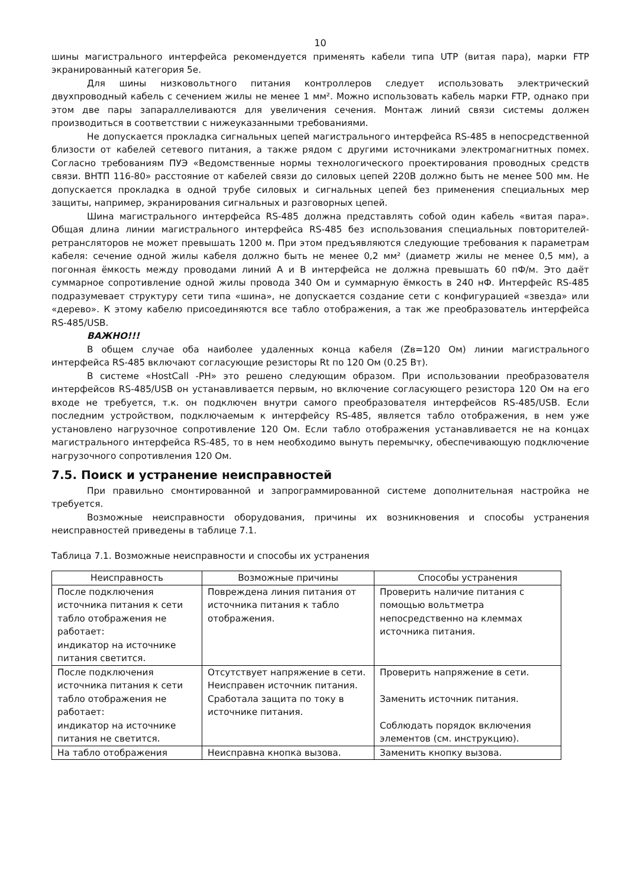10
шины магистрального интерфейса рекомендуется применять кабели типа UTP (витая пара), марки FTP экранированный категория 5e.
Для шины низковольтного питания контроллеров следует использовать электрический двухпроводный кабель с сечением жилы не менее 1 мм². Можно использовать кабель марки FTP, однако при этом две пары запараллеливаются для увеличения сечения. Монтаж линий связи системы должен производиться в соответствии с нижеуказанными требованиями.
Не допускается прокладка сигнальных цепей магистрального интерфейса RS-485 в непосредственной близости от кабелей сетевого питания, а также рядом с другими источниками электромагнитных помех. Согласно требованиям ПУЭ «Ведомственные нормы технологического проектирования проводных средств связи. ВНТП 116-80» расстояние от кабелей связи до силовых цепей 220В должно быть не менее 500 мм. Не допускается прокладка в одной трубе силовых и сигнальных цепей без применения специальных мер защиты, например, экранирования сигнальных и разговорных цепей.
Шина магистрального интерфейса RS-485 должна представлять собой один кабель «витая пара». Общая длина линии магистрального интерфейса RS-485 без использования специальных повторителей-ретрансляторов не может превышать 1200 м. При этом предъявляются следующие требования к параметрам кабеля: сечение одной жилы кабеля должно быть не менее 0,2 мм² (диаметр жилы не менее 0,5 мм), а погонная ёмкость между проводами линий A и B интерфейса не должна превышать 60 пФ/м. Это даёт суммарное сопротивление одной жилы провода 340 Ом и суммарную ёмкость в 240 нФ. Интерфейс RS-485 подразумевает структуру сети типа «шина», не допускается создание сети с конфигурацией «звезда» или «дерево». К этому кабелю присоединяются все табло отображения, а так же преобразователь интерфейса RS-485/USB.
ВАЖНО!!!
В общем случае оба наиболее удаленных конца кабеля (Zв=120 Ом) линии магистрального интерфейса RS-485 включают согласующие резисторы Rt по 120 Ом (0.25 Вт).
В системе «HostCall -PH» это решено следующим образом. При использовании преобразователя интерфейсов RS-485/USB он устанавливается первым, но включение согласующего резистора 120 Ом на его входе не требуется, т.к. он подключен внутри самого преобразователя интерфейсов RS-485/USB. Если последним устройством, подключаемым к интерфейсу RS-485, является табло отображения, в нем уже установлено нагрузочное сопротивление 120 Ом. Если табло отображения устанавливается не на концах магистрального интерфейса RS-485, то в нем необходимо вынуть перемычку, обеспечивающую подключение нагрузочного сопротивления 120 Ом.
7.5. Поиск и устранение неисправностей
При правильно смонтированной и запрограммированной системе дополнительная настройка не требуется.
Возможные неисправности оборудования, причины их возникновения и способы устранения неисправностей приведены в таблице 7.1.
Таблица 7.1. Возможные неисправности и способы их устранения
| Неисправность | Возможные причины | Способы устранения |
| --- | --- | --- |
| После подключения источника питания к сети табло отображения не работает: индикатор на источнике питания светится. | Повреждена линия питания от источника питания к табло отображения. | Проверить наличие питания с помощью вольтметра непосредственно на клеммах источника питания. |
| После подключения источника питания к сети табло отображения не работает: индикатор на источнике питания не светится. | Отсутствует напряжение в сети. Неисправен источник питания. Сработала защита по току в источнике питания. | Проверить напряжение в сети. Заменить источник питания. Соблюдать порядок включения элементов (см. инструкцию). |
| На табло отображения | Неисправна кнопка вызова. | Заменить кнопку вызова. |